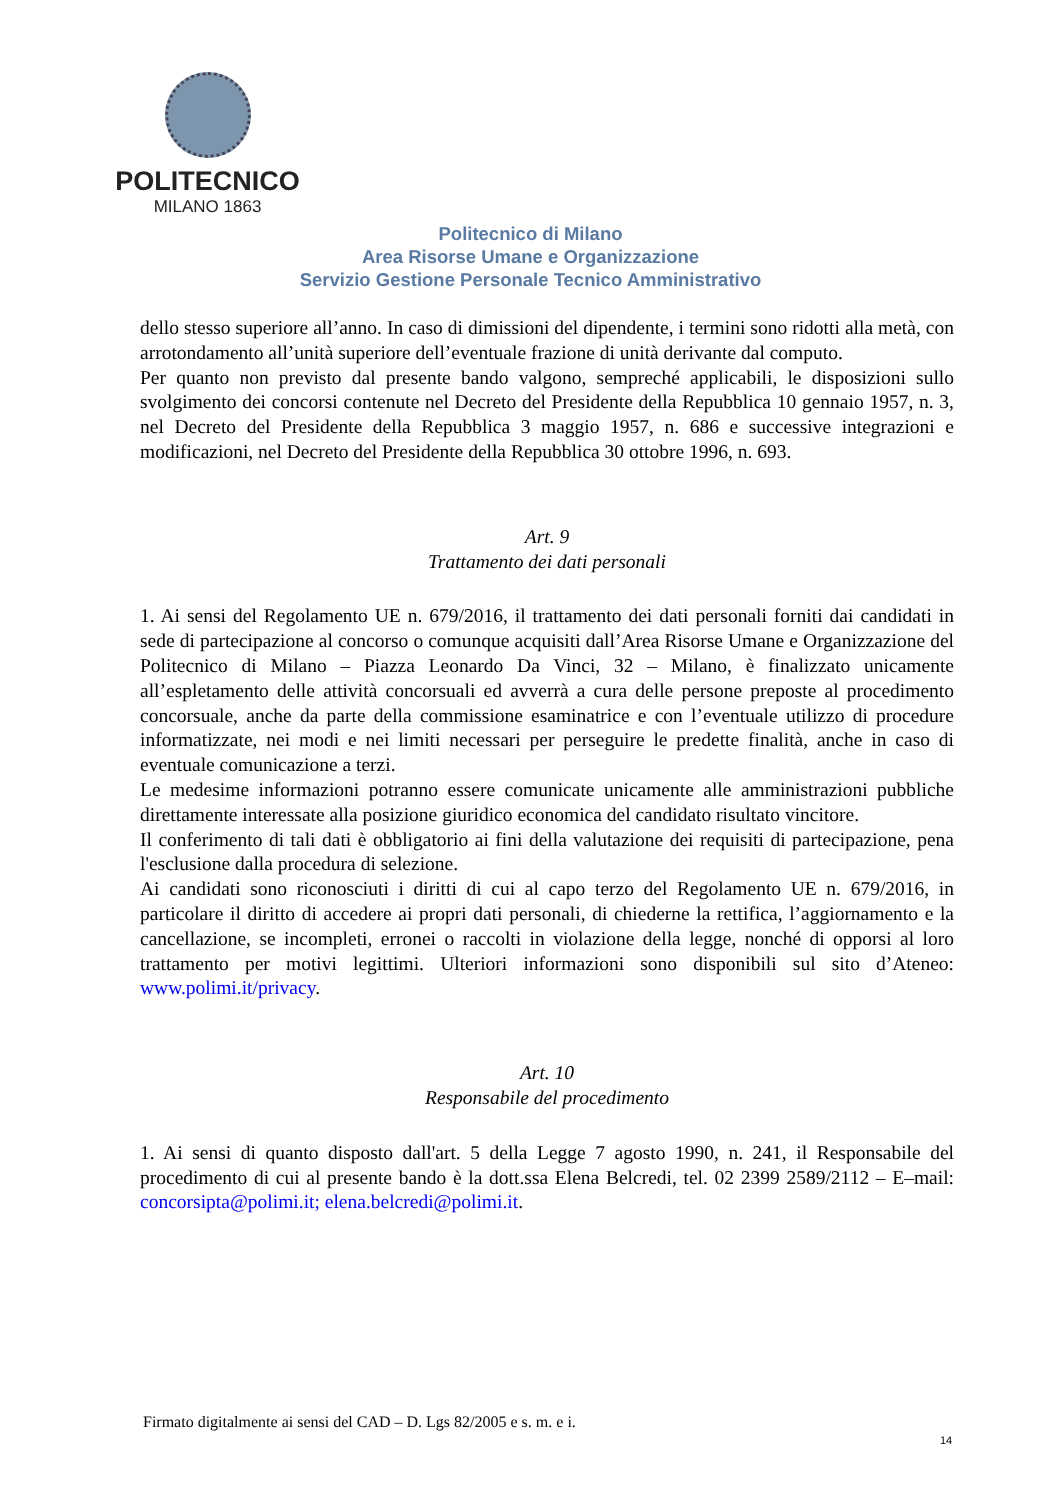POLITECNICO
MILANO 1863
Politecnico di Milano
Area Risorse Umane e Organizzazione
Servizio Gestione Personale Tecnico Amministrativo
dello stesso superiore all’anno. In caso di dimissioni del dipendente, i termini sono ridotti alla metà, con arrotondamento all’unità superiore dell’eventuale frazione di unità derivante dal computo.
Per quanto non previsto dal presente bando valgono, sempreché applicabili, le disposizioni sullo svolgimento dei concorsi contenute nel Decreto del Presidente della Repubblica 10 gennaio 1957, n. 3, nel Decreto del Presidente della Repubblica 3 maggio 1957, n. 686 e successive integrazioni e modificazioni, nel Decreto del Presidente della Repubblica 30 ottobre 1996, n. 693.
Art. 9
Trattamento dei dati personali
1. Ai sensi del Regolamento UE n. 679/2016, il trattamento dei dati personali forniti dai candidati in sede di partecipazione al concorso o comunque acquisiti dall’Area Risorse Umane e Organizzazione del Politecnico di Milano – Piazza Leonardo Da Vinci, 32 – Milano, è finalizzato unicamente all’espletamento delle attività concorsuali ed avverrà a cura delle persone preposte al procedimento concorsuale, anche da parte della commissione esaminatrice e con l’eventuale utilizzo di procedure informatizzate, nei modi e nei limiti necessari per perseguire le predette finalità, anche in caso di eventuale comunicazione a terzi.
Le medesime informazioni potranno essere comunicate unicamente alle amministrazioni pubbliche direttamente interessate alla posizione giuridico economica del candidato risultato vincitore.
Il conferimento di tali dati è obbligatorio ai fini della valutazione dei requisiti di partecipazione, pena l'esclusione dalla procedura di selezione.
Ai candidati sono riconosciuti i diritti di cui al capo terzo del Regolamento UE n. 679/2016, in particolare il diritto di accedere ai propri dati personali, di chiederne la rettifica, l’aggiornamento e la cancellazione, se incompleti, erronei o raccolti in violazione della legge, nonché di opporsi al loro trattamento per motivi legittimi. Ulteriori informazioni sono disponibili sul sito d’Ateneo: www.polimi.it/privacy.
Art. 10
Responsabile del procedimento
1. Ai sensi di quanto disposto dall'art. 5 della Legge 7 agosto 1990, n. 241, il Responsabile del procedimento di cui al presente bando è la dott.ssa Elena Belcredi, tel. 02 2399 2589/2112 – E–mail: concorsipta@polimi.it; elena.belcredi@polimi.it.
Firmato digitalmente ai sensi del CAD – D. Lgs 82/2005 e s. m. e i.
14